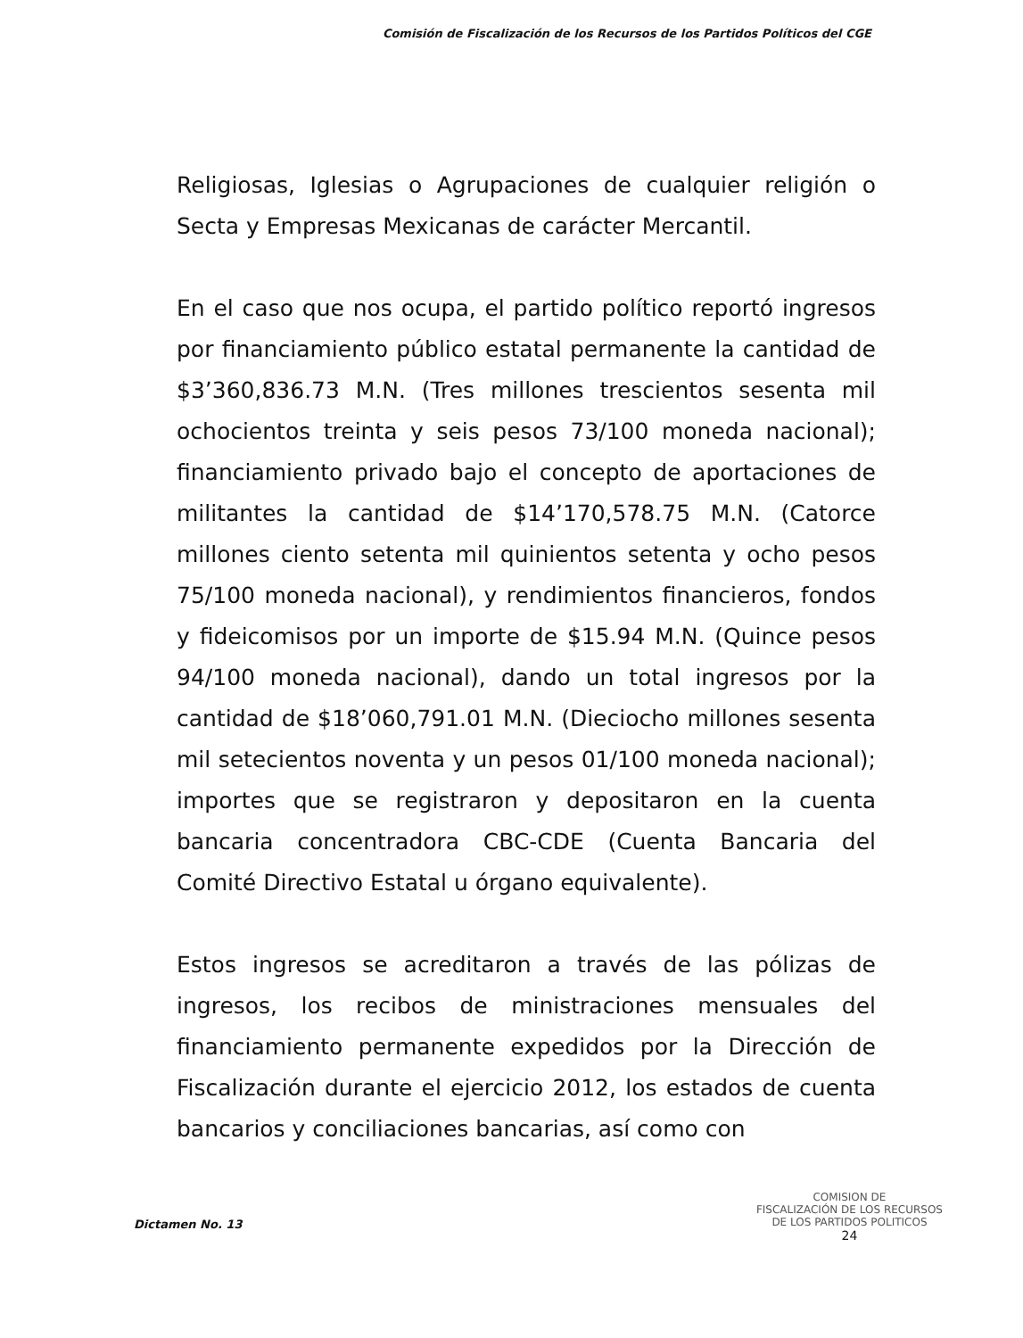Comisión de Fiscalización de los Recursos de los Partidos Políticos del CGE
Religiosas, Iglesias o Agrupaciones de cualquier religión o Secta y Empresas Mexicanas de carácter Mercantil.
En el caso que nos ocupa, el partido político reportó ingresos por financiamiento público estatal permanente la cantidad de $3’360,836.73 M.N. (Tres millones trescientos sesenta mil ochocientos treinta y seis pesos 73/100 moneda nacional); financiamiento privado bajo el concepto de aportaciones de militantes la cantidad de $14’170,578.75 M.N. (Catorce millones ciento setenta mil quinientos setenta y ocho pesos 75/100 moneda nacional), y rendimientos financieros, fondos y fideicomisos por un importe de $15.94 M.N. (Quince pesos 94/100 moneda nacional), dando un total ingresos por la cantidad de $18’060,791.01 M.N. (Dieciocho millones sesenta mil setecientos noventa y un pesos 01/100 moneda nacional); importes que se registraron y depositaron en la cuenta bancaria concentradora CBC-CDE (Cuenta Bancaria del Comité Directivo Estatal u órgano equivalente).
Estos ingresos se acreditaron a través de las pólizas de ingresos, los recibos de ministraciones mensuales del financiamiento permanente expedidos por la Dirección de Fiscalización durante el ejercicio 2012, los estados de cuenta bancarios y conciliaciones bancarias, así como con
Dictamen No. 13
COMISION DE
FISCALIZACIÓN DE LOS RECURSOS
DE LOS PARTIDOS POLITICOS
24